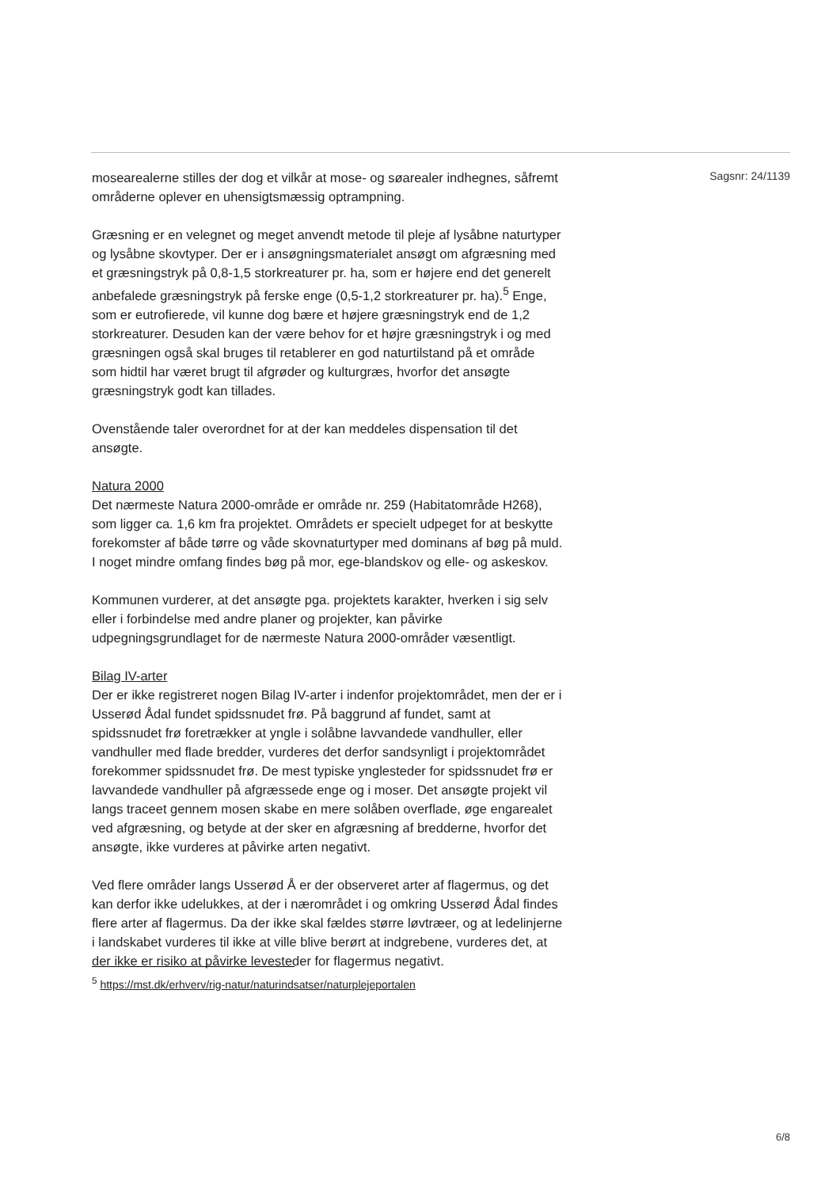mosearealerne stilles der dog et vilkår at mose- og søarealer indhegnes, såfremt områderne oplever en uhensigtsmæssig optrampning.
Græsning er en velegnet og meget anvendt metode til pleje af lysåbne naturtyper og lysåbne skovtyper. Der er i ansøgningsmaterialet ansøgt om afgræsning med et græsningstryk på 0,8-1,5 storkreaturer pr. ha, som er højere end det generelt anbefalede græsningstryk på ferske enge (0,5-1,2 storkreaturer pr. ha).<sup>5</sup> Enge, som er eutrofierede, vil kunne dog bære et højere græsningstryk end de 1,2 storkreaturer. Desuden kan der være behov for et højre græsningstryk i og med græsningen også skal bruges til retablerer en god naturtilstand på et område som hidtil har været brugt til afgrøder og kulturgræs, hvorfor det ansøgte græsningstryk godt kan tillades.
Ovenstående taler overordnet for at der kan meddeles dispensation til det ansøgte.
Natura 2000
Det nærmeste Natura 2000-område er område nr. 259 (Habitatområde H268), som ligger ca. 1,6 km fra projektet. Områdets er specielt udpeget for at beskytte forekomster af både tørre og våde skovnaturtyper med dominans af bøg på muld. I noget mindre omfang findes bøg på mor, ege-blandskov og elle- og askeskov.
Kommunen vurderer, at det ansøgte pga. projektets karakter, hverken i sig selv eller i forbindelse med andre planer og projekter, kan påvirke udpegningsgrundlaget for de nærmeste Natura 2000-områder væsentligt.
Bilag IV-arter
Der er ikke registreret nogen Bilag IV-arter i indenfor projektområdet, men der er i Usserød Ådal fundet spidssnudet frø. På baggrund af fundet, samt at spidssnudet frø foretrækker at yngle i solåbne lavvandede vandhuller, eller vandhuller med flade bredder, vurderes det derfor sandsynligt i projektområdet forekommer spidssnudet frø. De mest typiske ynglesteder for spidssnudet frø er lavvandede vandhuller på afgræssede enge og i moser. Det ansøgte projekt vil langs traceet gennem mosen skabe en mere solåben overflade, øge engarealet ved afgræsning, og betyde at der sker en afgræsning af bredderne, hvorfor det ansøgte, ikke vurderes at påvirke arten negativt.
Ved flere områder langs Usserød Å er der observeret arter af flagermus, og det kan derfor ikke udelukkes, at der i nærområdet i og omkring Usserød Ådal findes flere arter af flagermus. Da der ikke skal fældes større løvtræer, og at ledelinjerne i landskabet vurderes til ikke at ville blive berørt at indgrebene, vurderes det, at der ikke er risiko at påvirke levesteder for flagermus negativt.
Sagsnr: 24/1139
<sup>5</sup> https://mst.dk/erhverv/rig-natur/naturindsatser/naturplejeportalen
6/8